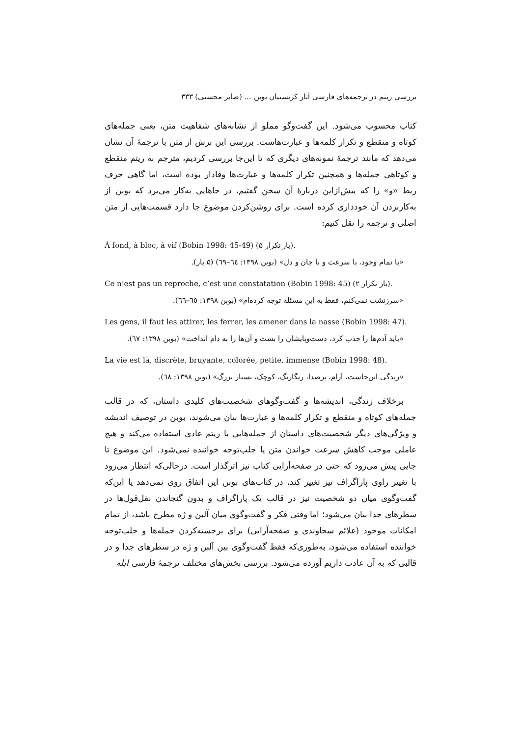بررسی ریتم در ترجمه‌های فارسی آثار کریستیان بوبن ... (صابر محسنی) ۳۳۳
کتاب محسوب می‌شود. این گفت‌وگو مملو از نشانه‌های شفاهیت متن، یعنی جمله‌های کوتاه و منقطع و تکرار کلمه‌ها و عبارت‌هاست. بررسی این برش از متن با ترجمهٔ آن نشان می‌دهد که مانند ترجمهٔ نمونه‌های دیگری که تا این‌جا بررسی کردیم، مترجم به ریتم منقطع و کوتاهی جمله‌ها و همچنین تکرار کلمه‌ها و عبارت‌ها وفادار بوده است، اما گاهی حرف ربط «و» را که پیش‌ازاین دربارهٔ آن سخن گفتیم، در جاهایی به‌کار می‌برد که بوبن از به‌کاربردن آن خودداری کرده است. برای روشن‌کردن موضوع جا دارد قسمت‌هایی از متن اصلی و ترجمه را نقل کنیم:
À fond, à bloc, à vif (Bobin 1998: 45-49) (۵ بار تکرار).
«با تمام وجود، با سرعت و با جان و دل» (بوبن ۱۳۹۸: ٦٤–٦٩) (۵ بار).
Ce n’est pas un reproche, c’est une constatation (Bobin 1998: 45) (۲ بار تکرار).
«سرزنشت نمی‌کنم، فقط به این مسئله توجه کرده‌ام» (بوبن ۱۳۹۸: ٦٥–٦٦).
Les gens, il faut les attirer, les ferrer, les amener dans la nasse (Bobin 1998: 47).
«باید آدم‌ها را جذب کرد، دست‌وپایشان را بست و آن‌ها را به دام انداخت» (بوبن ۱۳۹۸: ٦٧).
La vie est là, discrète, bruyante, colorée, petite, immense (Bobin 1998: 48).
«زندگی این‌جاست، آرام، پرصدا، رنگارنگ، کوچک، بسیار بزرگ» (بوبن ۱۳۹۸: ٦٨).
برخلاف زندگی، اندیشه‌ها و گفت‌وگوهای شخصیت‌های کلیدی داستان، که در قالب جمله‌های کوتاه و منقطع و تکرار کلمه‌ها و عبارت‌ها بیان می‌شوند، بوبن در توصیف اندیشه و ویژگی‌های دیگر شخصیت‌های داستان از جمله‌هایی با ریتم عادی استفاده می‌کند و هیچ عاملی موجب کاهش سرعت خواندن متن یا جلب‌توجه خواننده نمی‌شود. این موضوع تا جایی پیش می‌رود که حتی در صفحه‌آرایی کتاب نیز اثرگذار است. درحالی‌که انتظار می‌رود با تغییر راوی پاراگراف نیز تغییر کند، در کتاب‌های بوبن این اتفاق روی نمی‌دهد یا این‌که گفت‌وگوی میان دو شخصیت نیز در قالب یک پاراگراف و بدون گنجاندن نقل‌قول‌ها در سطرهای جدا بیان می‌شود؛ اما وقتی فکر و گفت‌وگوی میان آلبن و ژه مطرح باشد، از تمام امکانات موجود (علائم سجاوندی و صفحه‌آرایی) برای برجسته‌کردن جمله‌ها و جلب‌توجه خواننده استفاده می‌شود، به‌طوری‌که فقط گفت‌وگوی بین آلبن و ژه در سطرهای جدا و در قالبی که به آن عادت داریم آورده می‌شود. بررسی بخش‌های مختلف ترجمهٔ فارسی ابله